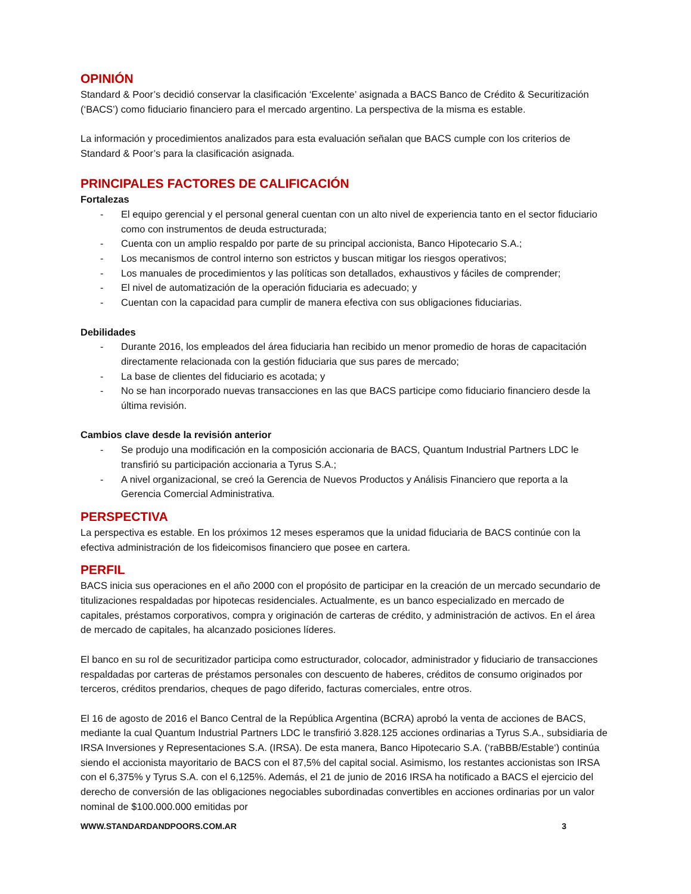OPINIÓN
Standard & Poor’s decidió conservar la clasificación ‘Excelente’ asignada a BACS Banco de Crédito & Securitización (‘BACS’) como fiduciario financiero para el mercado argentino. La perspectiva de la misma es estable.
La información y procedimientos analizados para esta evaluación señalan que BACS cumple con los criterios de Standard & Poor’s para la clasificación asignada.
PRINCIPALES FACTORES DE CALIFICACIÓN
Fortalezas
- El equipo gerencial y el personal general cuentan con un alto nivel de experiencia tanto en el sector fiduciario como con instrumentos de deuda estructurada;
- Cuenta con un amplio respaldo por parte de su principal accionista, Banco Hipotecario S.A.;
- Los mecanismos de control interno son estrictos y buscan mitigar los riesgos operativos;
- Los manuales de procedimientos y las políticas son detallados, exhaustivos y fáciles de comprender;
- El nivel de automatización de la operación fiduciaria es adecuado; y
- Cuentan con la capacidad para cumplir de manera efectiva con sus obligaciones fiduciarias.
Debilidades
- Durante 2016, los empleados del área fiduciaria han recibido un menor promedio de horas de capacitación directamente relacionada con la gestión fiduciaria que sus pares de mercado;
- La base de clientes del fiduciario es acotada; y
- No se han incorporado nuevas transacciones en las que BACS participe como fiduciario financiero desde la última revisión.
Cambios clave desde la revisión anterior
- Se produjo una modificación en la composición accionaria de BACS, Quantum Industrial Partners LDC le transfirió su participación accionaria a Tyrus S.A.;
- A nivel organizacional, se creó la Gerencia de Nuevos Productos y Análisis Financiero que reporta a la Gerencia Comercial Administrativa.
PERSPECTIVA
La perspectiva es estable. En los próximos 12 meses esperamos que la unidad fiduciaria de BACS continúe con la efectiva administración de los fideicomisos financiero que posee en cartera.
PERFIL
BACS inicia sus operaciones en el año 2000 con el propósito de participar en la creación de un mercado secundario de titulizaciones respaldadas por hipotecas residenciales. Actualmente, es un banco especializado en mercado de capitales, préstamos corporativos, compra y originación de carteras de crédito, y administración de activos. En el área de mercado de capitales, ha alcanzado posiciones líderes.
El banco en su rol de securitizador participa como estructurador, colocador, administrador y fiduciario de transacciones respaldadas por carteras de préstamos personales con descuento de haberes, créditos de consumo originados por terceros, créditos prendarios, cheques de pago diferido, facturas comerciales, entre otros.
El 16 de agosto de 2016 el Banco Central de la República Argentina (BCRA) aprobó la venta de acciones de BACS, mediante la cual Quantum Industrial Partners LDC le transfirió 3.828.125 acciones ordinarias a Tyrus S.A., subsidiaria de IRSA Inversiones y Representaciones S.A. (IRSA). De esta manera, Banco Hipotecario S.A. (‘raBBB/Estable‘) continúa siendo el accionista mayoritario de BACS con el 87,5% del capital social. Asimismo, los restantes accionistas son IRSA con el 6,375% y Tyrus S.A. con el 6,125%. Además, el 21 de junio de 2016 IRSA ha notificado a BACS el ejercicio del derecho de conversión de las obligaciones negociables subordinadas convertibles en acciones ordinarias por un valor nominal de $100.000.000 emitidas por
WWW.STANDARDANDPOORS.COM.AR 3